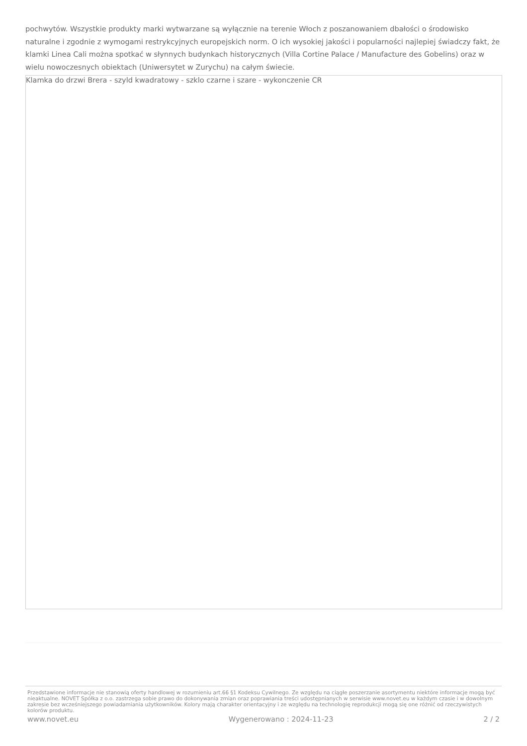pochwytów. Wszystkie produkty marki wytwarzane są wyłącznie na terenie Włoch z poszanowaniem dbałości o środowisko naturalne i zgodnie z wymogami restrykcyjnych europejskich norm. O ich wysokiej jakości i popularności najlepiej świadczy fakt, że klamki Linea Cali można spotkać w słynnych budynkach historycznych (Villa Cortine Palace / Manufacture des Gobelins) oraz w wielu nowoczesnych obiektach (Uniwersytet w Zurychu) na całym świecie.
Klamka do drzwi Brera - szyld kwadratowy - szklo czarne i szare - wykonczenie CR
Przedstawione informacje nie stanowią oferty handlowej w rozumieniu art.66 §1 Kodeksu Cywilnego. Ze względu na ciągłe poszerzanie asortymentu niektóre informacje mogą być nieaktualne. NOVET Spółka z o.o. zastrzega sobie prawo do dokonywania zmian oraz poprawiania treści udostępnianych w serwisie www.novet.eu w każdym czasie i w dowolnym zakresie bez wcześniejszego powiadamiania użytkowników. Kolory mają charakter orientacyjny i ze względu na technologię reprodukcji mogą się one różnić od rzeczywistych kolorów produktu.
www.novet.eu Wygenerowano : 2024-11-23 2 / 2